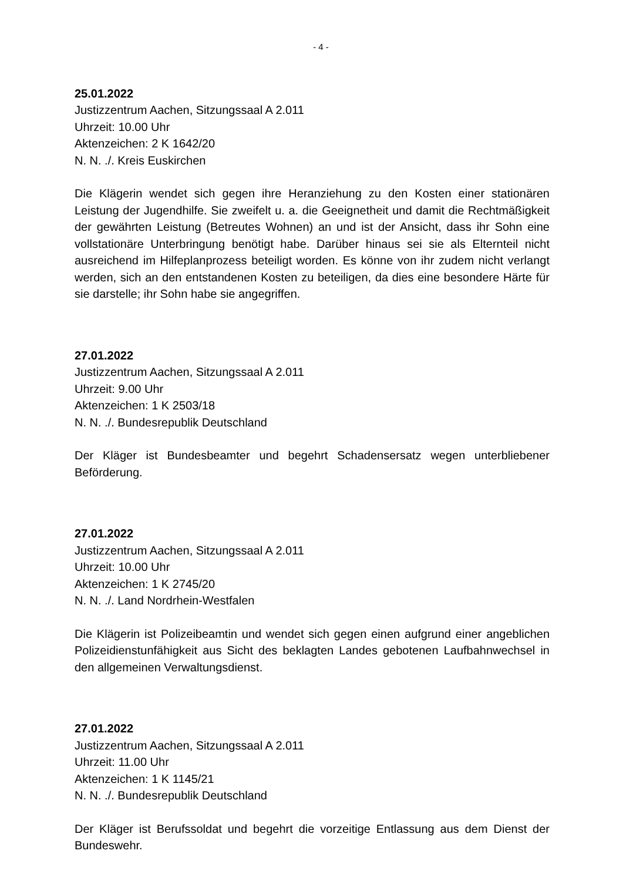- 4 -
25.01.2022
Justizzentrum Aachen, Sitzungssaal A 2.011
Uhrzeit: 10.00 Uhr
Aktenzeichen: 2 K 1642/20
N. N. ./. Kreis Euskirchen
Die Klägerin wendet sich gegen ihre Heranziehung zu den Kosten einer stationären Leistung der Jugendhilfe. Sie zweifelt u. a. die Geeignetheit und damit die Rechtmä­ßigkeit der gewährten Leistung (Betreutes Wohnen) an und ist der Ansicht, dass ihr Sohn eine vollstationäre Unterbringung benötigt habe. Darüber hinaus sei sie als El­ternteil nicht ausreichend im Hilfeplanprozess beteiligt worden. Es könne von ihr zu­dem nicht verlangt werden, sich an den entstandenen Kosten zu beteiligen, da dies eine besondere Härte für sie darstelle; ihr Sohn habe sie angegriffen.
27.01.2022
Justizzentrum Aachen, Sitzungssaal A 2.011
Uhrzeit: 9.00 Uhr
Aktenzeichen: 1 K 2503/18
N. N. ./. Bundesrepublik Deutschland
Der Kläger ist Bundesbeamter und begehrt Schadensersatz wegen unterbliebener Beförderung.
27.01.2022
Justizzentrum Aachen, Sitzungssaal A 2.011
Uhrzeit: 10.00 Uhr
Aktenzeichen: 1 K 2745/20
N. N. ./. Land Nordrhein-Westfalen
Die Klägerin ist Polizeibeamtin und wendet sich gegen einen aufgrund einer angebli­chen Polizeidienstunfähigkeit aus Sicht des beklagten Landes gebotenen Laufbahn­wechsel in den allgemeinen Verwaltungsdienst.
27.01.2022
Justizzentrum Aachen, Sitzungssaal A 2.011
Uhrzeit: 11.00 Uhr
Aktenzeichen: 1 K 1145/21
N. N. ./. Bundesrepublik Deutschland
Der Kläger ist Berufssoldat und begehrt die vorzeitige Entlassung aus dem Dienst der Bundeswehr.